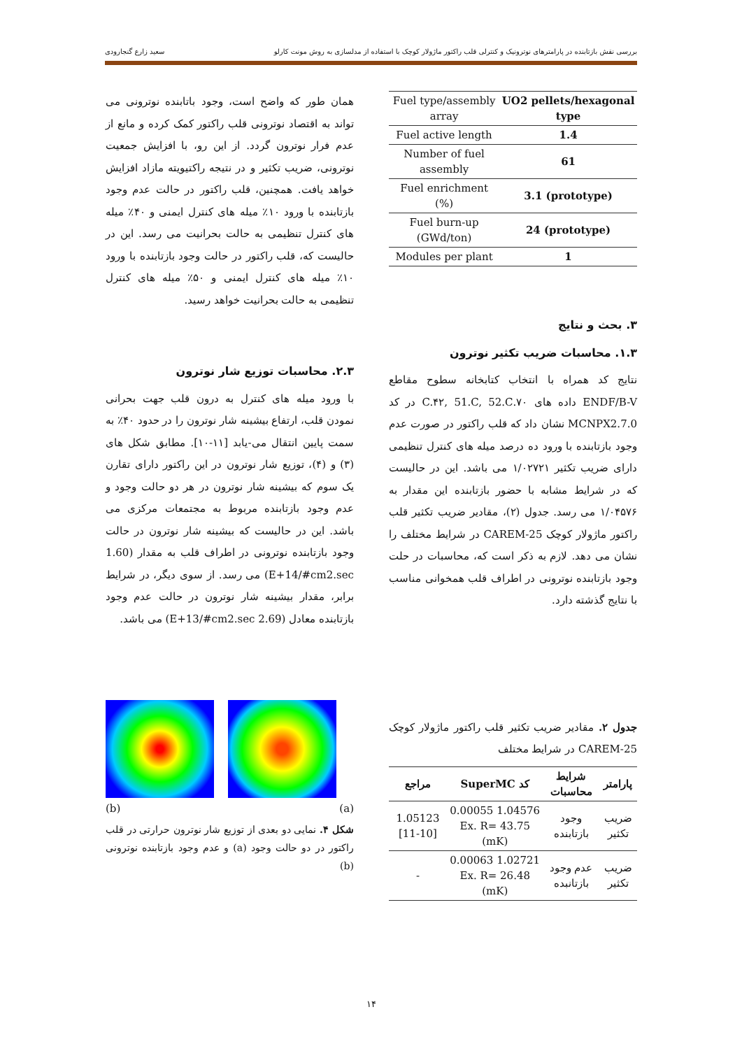بررسی نقش بازتابنده در پارامترهای نوترونیک و کنترلی قلب راکتور ماژولار کوچک با استفاده از مدلسازی به روش مونت کارلو سعید زارع گنجارودی
| Fuel type/assembly array | UO2 pellets/hexagonal type |
| Fuel active length | 1.4 |
| Number of fuel assembly | 61 |
| Fuel enrichment (%) | 3.1 (prototype) |
| Fuel burn-up (GWd/ton) | 24 (prototype) |
| Modules per plant | 1 |
۳. بحث و نتایج
۱.۳. محاسبات ضریب تکثیر نوترون
نتایج کد همراه با انتخاب کتابخانه سطوح مقاطع ENDF/B-V داده های ۷۰.C.۴۲, 51.C, 52.C در کد MCNPX2.7.0 نشان داد که قلب راکتور در صورت عدم وجود بازتابنده با ورود ده درصد میله های کنترل تنظیمی دارای ضریب تکثیر ۱/۰۲۷۲۱ می باشد. این در حالیست که در شرایط مشابه با حضور بازتابنده این مقدار به ۱/۰۴۵۷۶ می رسد. جدول (۲)، مقادیر ضریب تکثیر قلب راکتور ماژولار کوچک CAREM-25 در شرایط مختلف را نشان می دهد. لازم به ذکر است که، محاسبات در حلت وجود بازتابنده نوترونی در اطراف قلب همخوانی مناسب با نتایج گذشته دارد.
جدول ۲. مقادیر ضریب تکثیر قلب راکتور ماژولار کوچک CAREM-25 در شرایط مختلف
| پارامتر | شرایط محاسبات | کد SuperMC | مراجع |
| --- | --- | --- | --- |
| ضریب تکثیر | وجود بازتابنده | 1.04576 0.00055 Ex. R= 43.75 (mK) | 1.05123 [11-10] |
| ضریب تکثیر | عدم وجود بازتانبده | 1.02721 0.00063 Ex. R= 26.48 (mK) | - |
همان طور که واضح است، وجود باتابنده نوترونی می تواند به اقتصاد نوترونی قلب راکتور کمک کرده و مانع از عدم فرار نوترون گردد. از این رو، با افزایش جمعیت نوترونی، ضریب تکثیر و در نتیجه راکتیویته مازاد افزایش خواهد یافت. همچنین، قلب راکتور در حالت عدم وجود بازتابنده با ورود ۱۰٪ میله های کنترل ایمنی و ۴۰٪ میله های کنترل تنظیمی به حالت بحرانیت می رسد. این در حالیست که، قلب راکتور در حالت وجود بازتابنده با ورود ۱۰٪ میله های کنترل ایمنی و ۵۰٪ میله های کنترل تنظیمی به حالت بحرانیت خواهد رسید.
۲.۳. محاسبات توزیع شار نوترون
با ورود میله های کنترل به درون قلب جهت بحرانی نمودن قلب، ارتفاع بیشینه شار نوترون را در حدود ۴۰٪ به سمت پایین انتقال می-یابد [۱۱-۱۰]. مطابق شکل های (۳) و (۴)، توزیع شار نوترون در این راکتور دارای تقارن یک سوم که بیشینه شار نوترون در هر دو حالت وجود و عدم وجود بازتابنده مربوط به مجتمعات مرکزی می باشد. این در حالیست که بیشینه شار نوترون در حالت وجود بازتابنده نوترونی در اطراف قلب به مقدار (1.60 E+14/#cm2.sec) می رسد. از سوی دیگر، در شرایط برابر، مقدار بیشینه شار نوترون در حالت عدم وجود بازتابنده معادل (2.69 E+13/#cm2.sec) می باشد.
(b) (a)
شکل ۴. نمایی دو بعدی از توزیع شار نوترون حرارتی در قلب راکتور در دو حالت وجود (a) و عدم وجود بازتابنده نوترونی (b)
۱۴